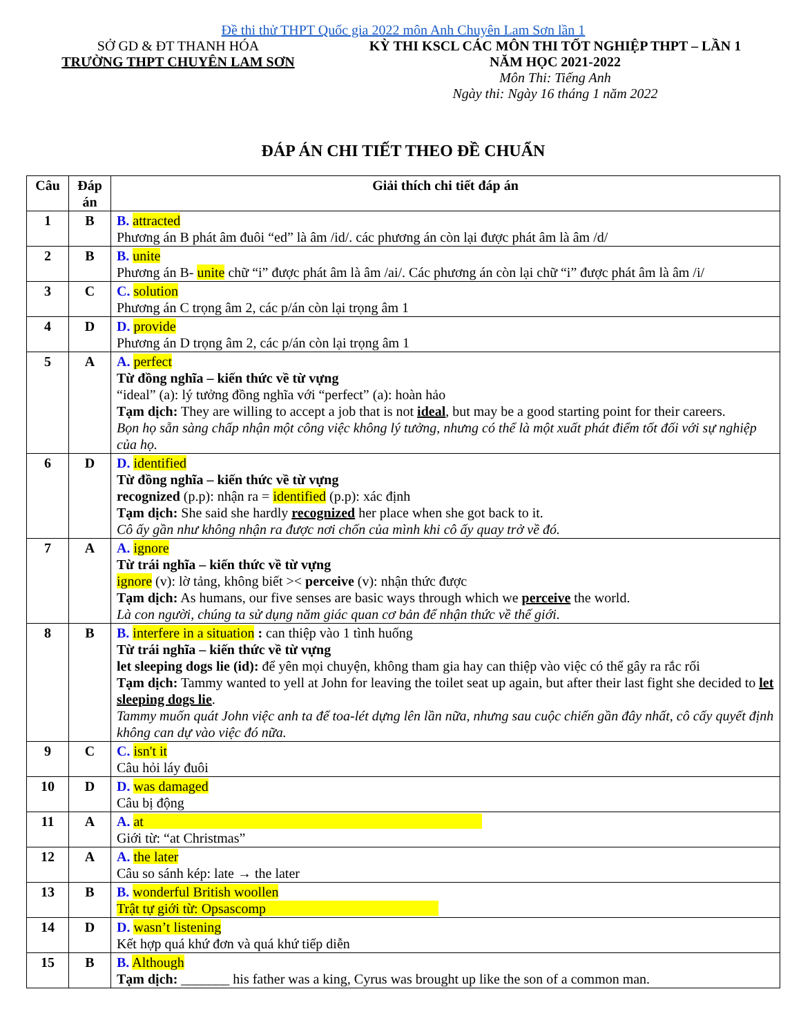Đề thi thử THPT Quốc gia 2022 môn Anh Chuyên Lam Sơn lần 1
SỞ GD & ĐT THANH HÓA
TRƯỜNG THPT CHUYÊN LAM SƠN
KỲ THI KSCL CÁC MÔN THI TỐT NGHIỆP THPT – LẦN 1
NĂM HỌC 2021-2022
Môn Thi: Tiếng Anh
Ngày thi: Ngày 16 tháng 1 năm 2022
ĐÁP ÁN CHI TIẾT THEO ĐỀ CHUẨN
| Câu | Đáp án | Giải thích chi tiết đáp án |
| --- | --- | --- |
| 1 | B | B. attracted Phương án B phát âm đuôi “ed” là âm /id/. các phương án còn lại được phát âm là âm /d/ |
| 2 | B | B. unite Phương án B- unite chữ “i” được phát âm là âm /ai/. Các phương án còn lại chữ “i” được phát âm là âm /i/ |
| 3 | C | C. solution Phương án C trọng âm 2, các p/án còn lại trọng âm 1 |
| 4 | D | D. provide Phương án D trọng âm 2, các p/án còn lại trọng âm 1 |
| 5 | A | A. perfect Từ đồng nghĩa – kiến thức về từ vựng “ideal” (a): lý tưởng đồng nghĩa với “perfect” (a): hoàn hảo Tạm dịch: They are willing to accept a job that is not ideal , but may be a good starting point for their careers. Bọn họ sẵn sàng chấp nhận một công việc không lý tưởng, nhưng có thể là một xuất phát điểm tốt đối với sự nghiệp của họ. |
| 6 | D | D. identified Từ đồng nghĩa – kiến thức về từ vựng recognized (p.p): nhận ra = identified (p.p): xác định Tạm dịch: She said she hardly recognized her place when she got back to it. Cô ấy gần như không nhận ra được nơi chốn của mình khi cô ấy quay trở về đó. |
| 7 | A | A. ignore Từ trái nghĩa – kiến thức về từ vựng ignore (v): lờ tảng, không biết >< perceive (v): nhận thức được Tạm dịch: As humans, our five senses are basic ways through which we perceive the world. Là con người, chúng ta sử dụng năm giác quan cơ bản để nhận thức về thế giới. |
| 8 | B | B. interfere in a situation : can thiệp vào 1 tình huống Từ trái nghĩa – kiến thức về từ vựng let sleeping dogs lie (id): để yên mọi chuyện, không tham gia hay can thiệp vào việc có thể gây ra rắc rối Tạm dịch: Tammy wanted to yell at John for leaving the toilet seat up again, but after their last fight she decided to let sleeping dogs lie . Tammy muốn quát John việc anh ta để toa-lét dựng lên lần nữa, nhưng sau cuộc chiến gần đây nhất, cô cấy quyết định không can dự vào việc đó nữa. |
| 9 | C | C. isn't it Câu hỏi láy đuôi |
| 10 | D | D. was damaged Câu bị động |
| 11 | A | A. at Giới từ: “at Christmas” |
| 12 | A | A. the later Câu so sánh kép: late → the later |
| 13 | B | B. wonderful British woollen Trật tự giới từ: Opsascomp |
| 14 | D | D. wasn’t listening Kết hợp quá khứ đơn và quá khứ tiếp diễn |
| 15 | B | B. Although Tạm dịch: _______ his father was a king, Cyrus was brought up like the son of a common man. |